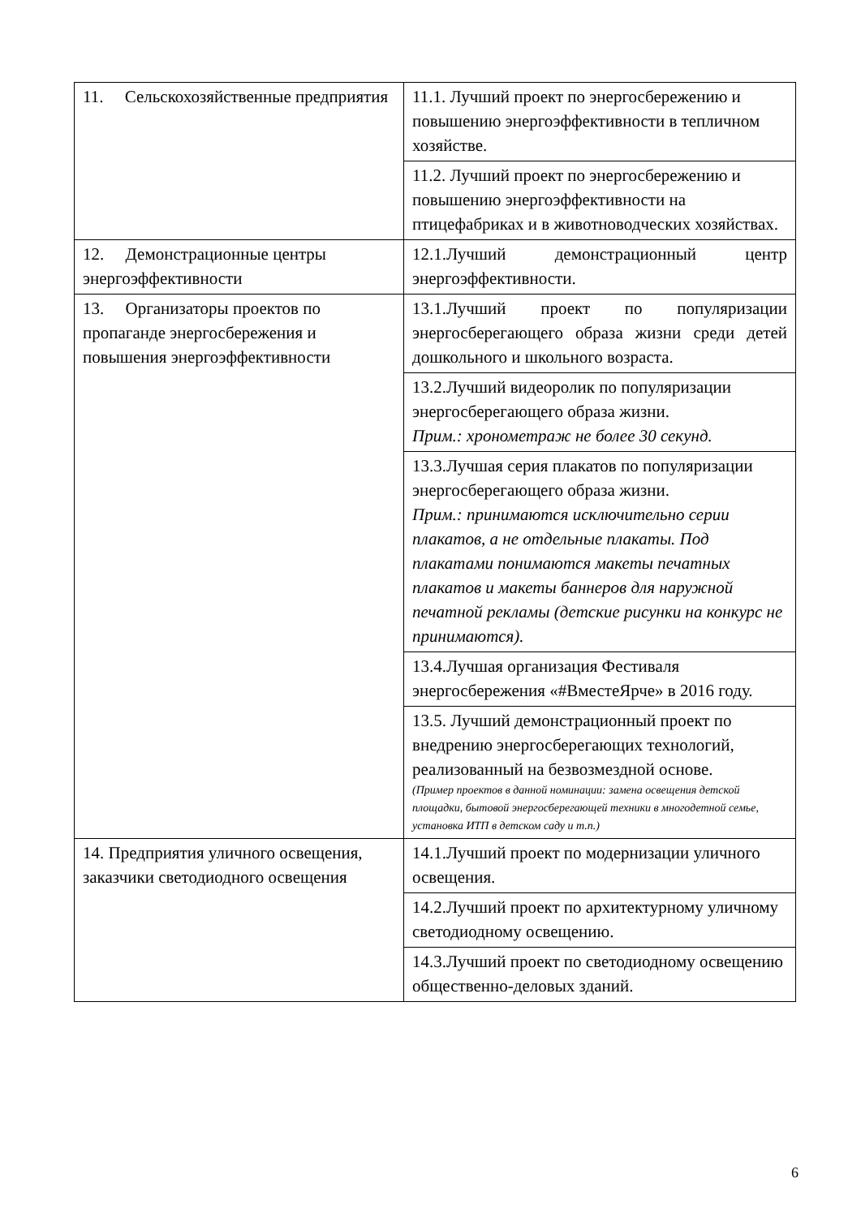| 11. Сельскохозяйственные предприятия | 11.1. Лучший проект по энергосбережению и повышению энергоэффективности в тепличном хозяйстве. |
| | 11.2. Лучший проект по энергосбережению и повышению энергоэффективности на птицефабриках и в животноводческих хозяйствах. |
| 12. Демонстрационные центры энергоэффективности | 12.1.Лучший демонстрационный центр энергоэффективности. |
| 13. Организаторы проектов по пропаганде энергосбережения и повышения энергоэффективности | 13.1.Лучший проект по популяризации энергосберегающего образа жизни среди детей дошкольного и школьного возраста. |
| | 13.2.Лучший видеоролик по популяризации энергосберегающего образа жизни. Прим.: хронометраж не более 30 секунд. |
| | 13.3.Лучшая серия плакатов по популяризации энергосберегающего образа жизни. Прим.: принимаются исключительно серии плакатов, а не отдельные плакаты. Под плакатами понимаются макеты печатных плакатов и макеты баннеров для наружной печатной рекламы (детские рисунки на конкурс не принимаются). |
| | 13.4.Лучшая организация Фестиваля энергосбережения «#ВместеЯрче» в 2016 году. |
| | 13.5. Лучший демонстрационный проект по внедрению энергосберегающих технологий, реализованный на безвозмездной основе. (Пример проектов в данной номинации: замена освещения детской площадки, бытовой энергосберегающей техники в многодетной семье, установка ИТП в детском саду и т.п.) |
| 14. Предприятия уличного освещения, заказчики светодиодного освещения | 14.1.Лучший проект по модернизации уличного освещения. |
| | 14.2.Лучший проект по архитектурному уличному светодиодному освещению. |
| | 14.3.Лучший проект по светодиодному освещению общественно-деловых зданий. |
6